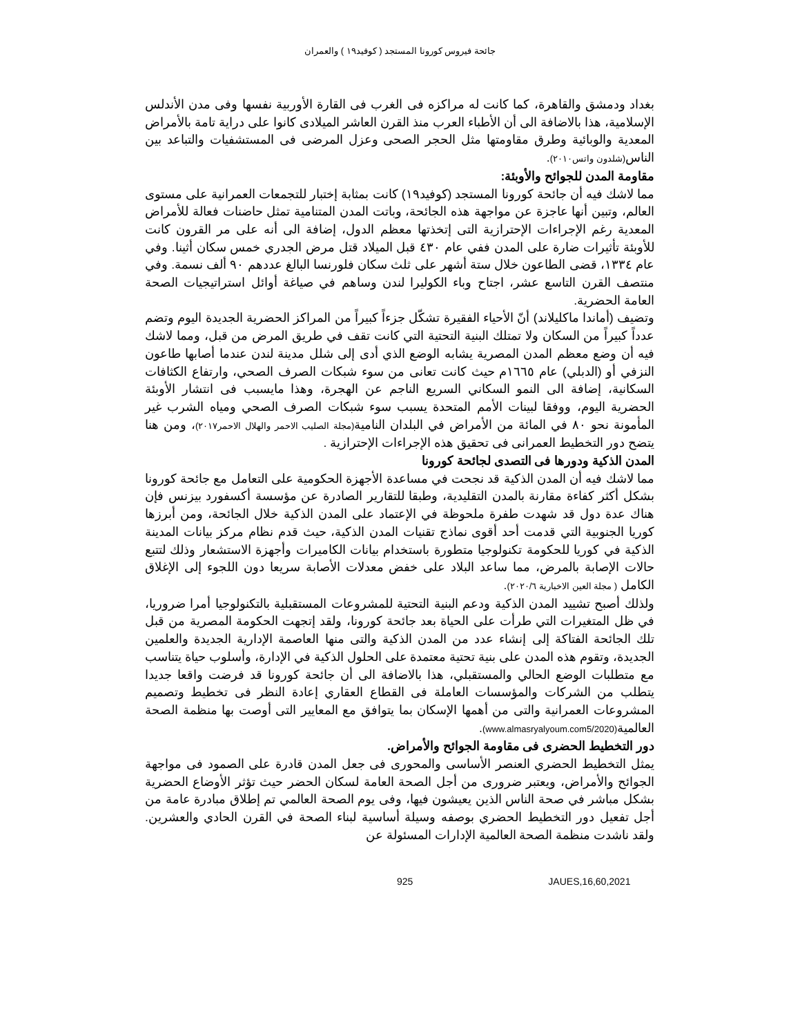جائحة فيروس كورونا المستجد ( كوفيد١٩ ) والعمران
بغداد ودمشق والقاهرة، كما كانت له مراكزه فى الغرب فى القارة الأوربية نفسها وفى مدن الأندلس الإسلامية، هذا بالاضافة الى أن الأطباء العرب منذ القرن العاشر الميلادى كانوا على دراية تامة بالأمراض المعدية والوبائية وطرق مقاومتها مثل الحجر الصحى وعزل المرضى فى المستشفيات والتباعد بين الناس(شلدون واتس٢٠١٠).
مقاومة المدن للجوائح والأوبئة:
مما لاشك فيه أن جائحة كورونا المستجد (كوفيد١٩) كانت بمثابة إختبار للتجمعات العمرانية على مستوى العالم، وتبين أنها عاجزة عن مواجهة هذه الجائحة، وباتت المدن المتنامية تمثل حاضنات فعالة للأمراض المعدية رغم الإجراءات الإحترازية التى إتخذتها معظم الدول، إضافة الى أنه على مر القرون كانت للأوبئة تأثيرات ضارة على المدن ففي عام ٤٣٠ قبل الميلاد قتل مرض الجدري خمس سكان أثينا. وفي عام ١٣٣٤، قضى الطاعون خلال ستة أشهر على ثلث سكان فلورنسا البالغ عددهم ٩٠ ألف نسمة. وفي منتصف القرن التاسع عشر، اجتاح وباء الكوليرا لندن وساهم في صياغة أوائل استراتيجيات الصحة العامة الحضرية.
وتضيف (أماندا ماكليلاند) أنّ الأحياء الفقيرة تشكّل جزءاً كبيراً من المراكز الحضرية الجديدة اليوم وتضم عدداً كبيراً من السكان ولا تمتلك البنية التحتية التي كانت تقف في طريق المرض من قبل، ومما لاشك فيه أن وضع معظم المدن المصرية يشابه الوضع الذي أدى إلى شلل مدينة لندن عندما أصابها طاعون النزفي أو (الدبلي) عام ١٦٦٥م حيث كانت تعانى من سوء شبكات الصرف الصحي، وارتفاع الكثافات السكانية، إضافة الى النمو السكاني السريع الناجم عن الهجرة، وهذا مايسبب فى انتشار الأوبئة الحضرية اليوم، ووفقا لبينات الأمم المتحدة يسبب سوء شبكات الصرف الصحي ومياه الشرب غير المأمونة نحو ٨٠ في المائة من الأمراض في البلدان النامية(مجلة الصليب الاحمر والهلال الاحمر٢٠١٧)، ومن هنا يتضح دور التخطيط العمرانى فى تحقيق هذه الإجراءات الإحترازية .
المدن الذكية ودورها فى التصدى لجائحة كورونا
مما لاشك فيه أن المدن الذكية قد نجحت في مساعدة الأجهزة الحكومية على التعامل مع جائحة كورونا بشكل أكثر كفاءة مقارنة بالمدن التقليدية، وطبقا للتقارير الصادرة عن مؤسسة أكسفورد بيزنس فإن هناك عدة دول قد شهدت طفرة ملحوظة في الإعتماد على المدن الذكية خلال الجائحة، ومن أبرزها كوريا الجنوبية التي قدمت أحد أقوى نماذج تقنيات المدن الذكية، حيث قدم نظام مركز بيانات المدينة الذكية في كوريا للحكومة تكنولوجيا متطورة باستخدام بيانات الكاميرات وأجهزة الاستشعار وذلك لتتبع حالات الإصابة بالمرض، مما ساعد البلاد على خفض معدلات الأصابة سريعا دون اللجوء إلى الإغلاق الكامل ( مجلة العين الاخبارية ٢٠٢٠/٦).
ولذلك أصبح تشييد المدن الذكية ودعم البنية التحتية للمشروعات المستقبلية بالتكنولوجيا أمرا ضروريا، في ظل المتغيرات التي طرأت على الحياة بعد جائحة كورونا، ولقد إتجهت الحكومة المصرية من قبل تلك الجائحة الفتاكة إلى إنشاء عدد من المدن الذكية والتى منها العاصمة الإدارية الجديدة والعلمين الجديدة، وتقوم هذه المدن على بنية تحتية معتمدة على الحلول الذكية في الإدارة، وأسلوب حياة يتناسب مع متطلبات الوضع الحالي والمستقبلي، هذا بالاضافة الى أن جائحة كورونا قد فرضت واقعا جديدا يتطلب من الشركات والمؤسسات العاملة فى القطاع العقاري إعادة النظر فى تخطيط وتصميم المشروعات العمرانية والتى من أهمها الإسكان بما يتوافق مع المعايير التى أوصت بها منظمة الصحة العالمية(www.almasryalyoum.com5/2020).
دور التخطيط الحضرى فى مقاومة الجوائح والأمراض.
يمثل التخطيط الحضري العنصر الأساسى والمحورى فى جعل المدن قادرة على الصمود فى مواجهة الجوائح والأمراض، ويعتبر ضرورى من أجل الصحة العامة لسكان الحضر حيث تؤثر الأوضاع الحضرية بشكل مباشر في صحة الناس الذين يعيشون فيها، وفى يوم الصحة العالمي تم إطلاق مبادرة عامة من أجل تفعيل دور التخطيط الحضري بوصفه وسيلة أساسية لبناء الصحة في القرن الحادي والعشرين. ولقد ناشدت منظمة الصحة العالمية الإدارات المسئولة عن
925 JAUES,16,60,2021